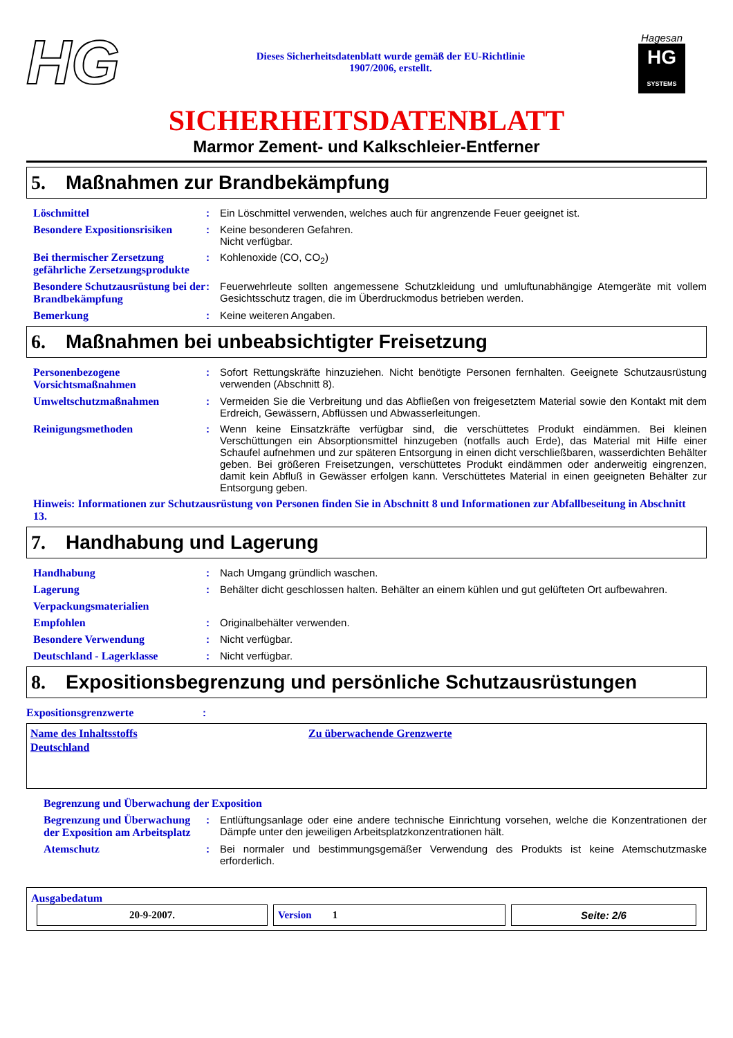HG
Dieses Sicherheitsdatenblatt wurde gemäß der EU-Richtlinie
1907/2006, erstellt.
Hagesan
HG
SYSTEMS
SICHERHEITSDATENBLATT
Marmor Zement- und Kalkschleier-Entferner
5. Maßnahmen zur Brandbekämpfung
Löschmittel : Ein Löschmittel verwenden, welches auch für angrenzende Feuer geeignet ist.
Besondere Expositionsrisiken
: Keine besonderen Gefahren.
Nicht verfügbar.
Bei thermischer Zersetzung gefährliche Zersetzungsprodukte
: Kohlenoxide (CO, CO<sub>2</sub>)
Besondere Schutzausrüstung bei der Brandbekämpfung
: Feuerwehrleute sollten angemessene Schutzkleidung und umluftunabhängige Atemgeräte mit vollem Gesichtsschutz tragen, die im Überdruckmodus betrieben werden.
Bemerkung : Keine weiteren Angaben.
6. Maßnahmen bei unbeabsichtigter Freisetzung
Personenbezogene Vorsichtsmaßnahmen
: Sofort Rettungskräfte hinzuziehen. Nicht benötigte Personen fernhalten. Geeignete Schutzausrüstung verwenden (Abschnitt 8).
Umweltschutzmaßnahmen : Vermeiden Sie die Verbreitung und das Abfließen von freigesetztem Material sowie den Kontakt mit dem Erdreich, Gewässern, Abflüssen und Abwasserleitungen.
Reinigungsmethoden : Wenn keine Einsatzkräfte verfügbar sind, die verschüttetes Produkt eindämmen. Bei kleinen Verschüttungen ein Absorptionsmittel hinzugeben (notfalls auch Erde), das Material mit Hilfe einer Schaufel aufnehmen und zur späteren Entsorgung in einen dicht verschließbaren, wasserdichten Behälter geben. Bei größeren Freisetzungen, verschüttetes Produkt eindämmen oder anderweitig eingrenzen, damit kein Abfluß in Gewässer erfolgen kann. Verschüttetes Material in einen geeigneten Behälter zur Entsorgung geben.
Hinweis: Informationen zur Schutzausrüstung von Personen finden Sie in Abschnitt 8 und Informationen zur Abfallbeseitung in Abschnitt 13.
7. Handhabung und Lagerung
Handhabung : Nach Umgang gründlich waschen.
Lagerung : Behälter dicht geschlossen halten. Behälter an einem kühlen und gut gelüfteten Ort aufbewahren.
Verpackungsmaterialien
Empfohlen : Originalbehälter verwenden.
Besondere Verwendung : Nicht verfügbar.
Deutschland - Lagerklasse : Nicht verfügbar.
8. Expositionsbegrenzung und persönliche Schutzausrüstungen
Expositionsgrenzwerte :
| Name des Inhaltsstoffs | Zu überwachende Grenzwerte |
| Deutschland | |
Begrenzung und Überwachung der Exposition
Begrenzung und Überwachung der Exposition am Arbeitsplatz
: Entlüftungsanlage oder eine andere technische Einrichtung vorsehen, welche die Konzentrationen der Dämpfe unter den jeweiligen Arbeitsplatzkonzentrationen hält.
Atemschutz : Bei normaler und bestimmungsgemäßer Verwendung des Produkts ist keine Atemschutzmaske erforderlich.
Ausgabedatum
| 20-9-2007. | Version 1 | Seite: 2/6 |